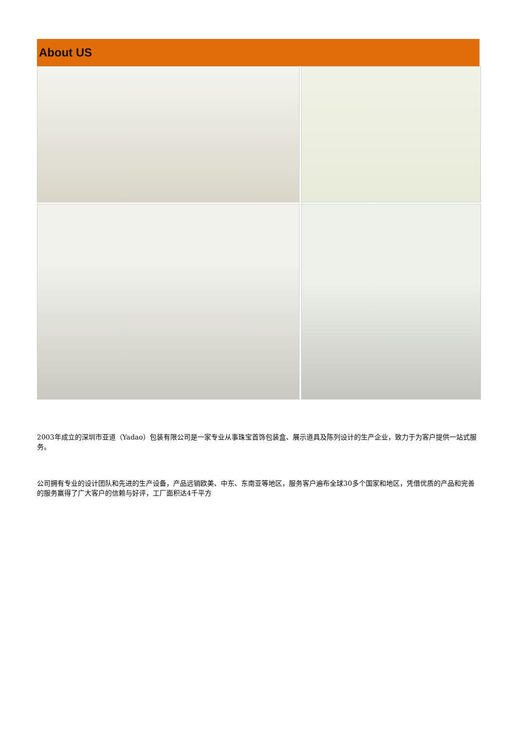About US
2003年成立的深圳市亚道（Yadao）包装有限公司是一家专业从事珠宝首饰包装盒、展示道具及陈列设计的生产企业，致力于为客户提供一站式服务。
公司拥有专业的设计团队和先进的生产设备，产品远销欧美、中东、东南亚等地区，服务客户遍布全球30多个国家和地区，凭借优质的产品和完善的服务赢得了广大客户的信赖与好评，工厂面积达4千平方